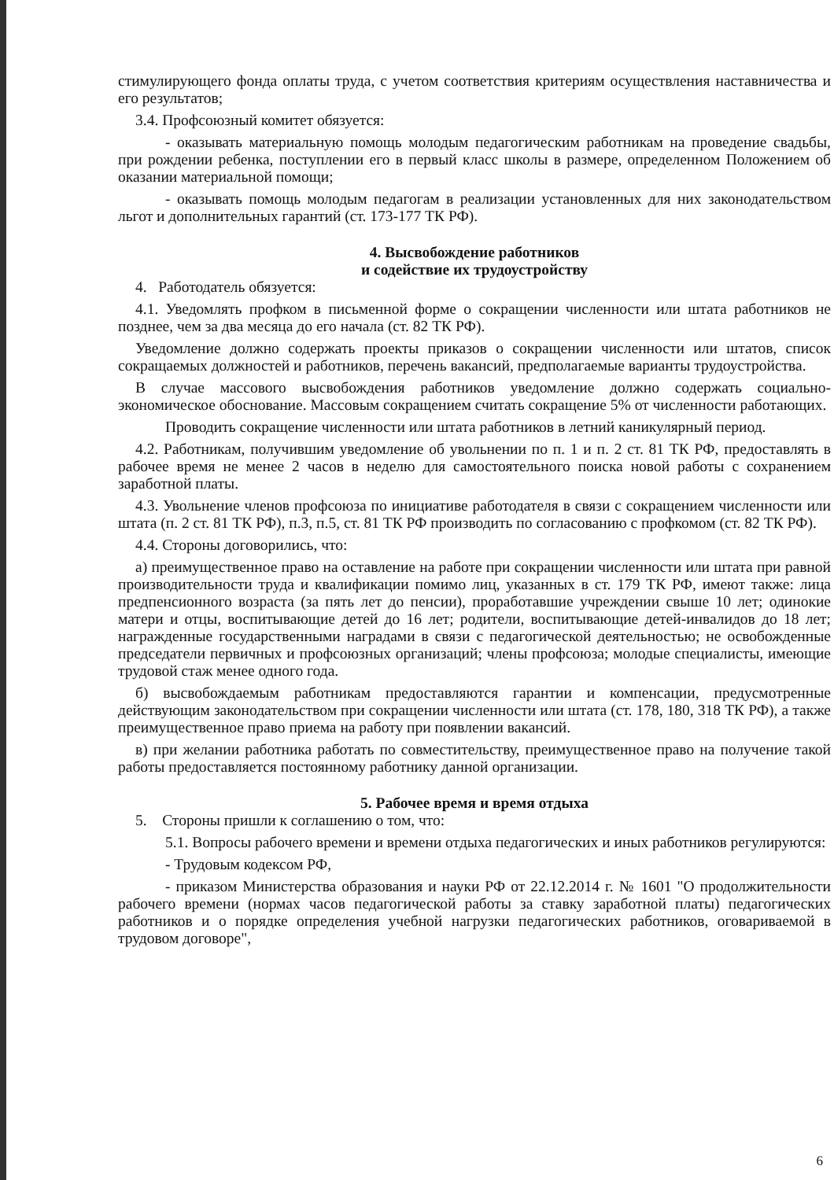стимулирующего фонда оплаты труда, с учетом соответствия критериям осуществления наставничества и его результатов;
3.4. Профсоюзный комитет обязуется:
- оказывать материальную помощь молодым педагогическим работникам на проведение свадьбы, при рождении ребенка, поступлении его в первый класс школы в размере, определенном Положением об оказании материальной помощи;
- оказывать помощь молодым педагогам в реализации установленных для них законодательством льгот и дополнительных гарантий (ст. 173-177 ТК РФ).
4. Высвобождение работников
и содействие их трудоустройству
4. Работодатель обязуется:
4.1. Уведомлять профком в письменной форме о сокращении численности или штата работников не позднее, чем за два месяца до его начала (ст. 82 ТК РФ).
Уведомление должно содержать проекты приказов о сокращении численности или штатов, список сокращаемых должностей и работников, перечень вакансий, предполагаемые варианты трудоустройства.
В случае массового высвобождения работников уведомление должно содержать социально-экономическое обоснование. Массовым сокращением считать сокращение 5% от численности работающих.
Проводить сокращение численности или штата работников в летний каникулярный период.
4.2. Работникам, получившим уведомление об увольнении по п. 1 и п. 2 ст. 81 ТК РФ, предоставлять в рабочее время не менее 2 часов в неделю для самостоятельного поиска новой работы с сохранением заработной платы.
4.3. Увольнение членов профсоюза по инициативе работодателя в связи с сокращением численности или штата (п. 2 ст. 81 ТК РФ), п.3, п.5, ст. 81 ТК РФ производить по согласованию с профкомом (ст. 82 ТК РФ).
4.4. Стороны договорились, что:
а) преимущественное право на оставление на работе при сокращении численности или штата при равной производительности труда и квалификации помимо лиц, указанных в ст. 179 ТК РФ, имеют также: лица предпенсионного возраста (за пять лет до пенсии), проработавшие учреждении свыше 10 лет; одинокие матери и отцы, воспитывающие детей до 16 лет; родители, воспитывающие детей-инвалидов до 18 лет; награжденные государственными наградами в связи с педагогической деятельностью; не освобожденные председатели первичных и профсоюзных организаций; члены профсоюза; молодые специалисты, имеющие трудовой стаж менее одного года.
б) высвобождаемым работникам предоставляются гарантии и компенсации, предусмотренные действующим законодательством при сокращении численности или штата (ст. 178, 180, 318 ТК РФ), а также преимущественное право приема на работу при появлении вакансий.
в) при желании работника работать по совместительству, преимущественное право на получение такой работы предоставляется постоянному работнику данной организации.
5. Рабочее время и время отдыха
5. Стороны пришли к соглашению о том, что:
5.1. Вопросы рабочего времени и времени отдыха педагогических и иных работников регулируются:
- Трудовым кодексом РФ,
- приказом Министерства образования и науки РФ от 22.12.2014 г. № 1601 "О продолжительности рабочего времени (нормах часов педагогической работы за ставку заработной платы) педагогических работников и о порядке определения учебной нагрузки педагогических работников, оговариваемой в трудовом договоре",
6